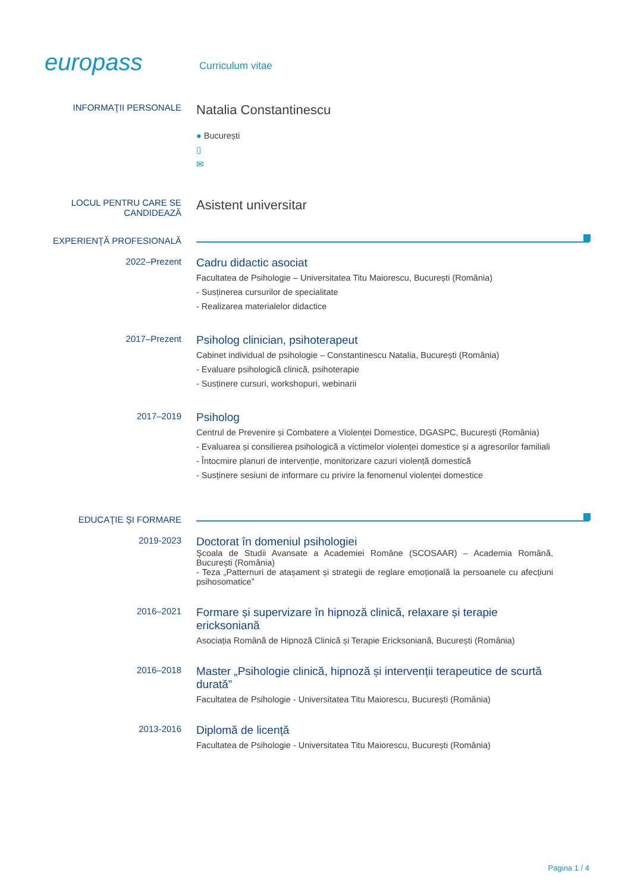europass
Curriculum vitae
INFORMAŢII PERSONALE
Natalia Constantinescu
● București
▯
✉
LOCUL PENTRU CARE SE CANDIDEAZĂ
Asistent universitar
EXPERIENŢĂ PROFESIONALĂ
2022–Prezent
Cadru didactic asociat
Facultatea de Psihologie – Universitatea Titu Maiorescu, București (România)
- Susținerea cursurilor de specialitate
- Realizarea materialelor didactice
2017–Prezent
Psiholog clinician, psihoterapeut
Cabinet individual de psihologie – Constantinescu Natalia, București (România)
- Evaluare psihologică clinică, psihoterapie
- Susținere cursuri, workshopuri, webinarii
2017–2019
Psiholog
Centrul de Prevenire și Combatere a Violenței Domestice, DGASPC, București (România)
- Evaluarea și consilierea psihologică a victimelor violenței domestice și a agresorilor familiali
- Întocmire planuri de intervenție, monitorizare cazuri violență domestică
- Susținere sesiuni de informare cu privire la fenomenul violenței domestice
EDUCAŢIE ŞI FORMARE
2019-2023
Doctorat în domeniul psihologiei
Şcoala de Studii Avansate a Academiei Române (SCOSAAR) – Academia Română, București (România)
- Teza „Patternuri de atașament și strategii de reglare emoțională la persoanele cu afecțiuni psihosomatice”
2016–2021
Formare și supervizare în hipnoză clinică, relaxare și terapie ericksoniană
Asociația Română de Hipnoză Clinică și Terapie Ericksoniană, București (România)
2016–2018
Master „Psihologie clinică, hipnoză și intervenții terapeutice de scurtă durată”
Facultatea de Psihologie - Universitatea Titu Maiorescu, București (România)
2013-2016
Diplomă de licență
Facultatea de Psihologie - Universitatea Titu Maiorescu, București (România)
Pagina 1 / 4